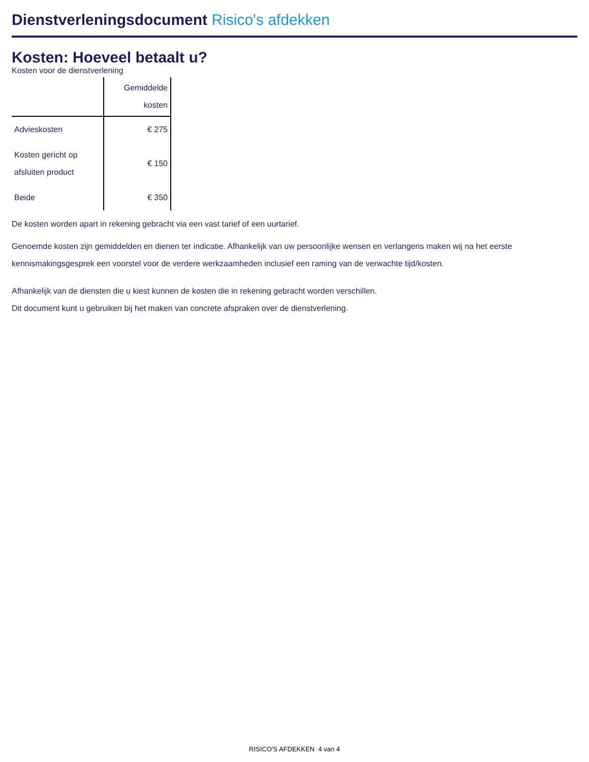Dienstverleningsdocument Risico's afdekken
Kosten: Hoeveel betaalt u?
Kosten voor de dienstverlening
| | Gemiddelde kosten |
| --- | --- |
| Advieskosten | € 275 |
| Kosten gericht op afsluiten product | € 150 |
| Beide | € 350 |
De kosten worden apart in rekening gebracht via een vast tarief of een uurtarief.
Genoemde kosten zijn gemiddelden en dienen ter indicatie. Afhankelijk van uw persoonlijke wensen en verlangens maken wij na het eerste kennismakingsgesprek een voorstel voor de verdere werkzaamheden inclusief een raming van de verwachte tijd/kosten.
Afhankelijk van de diensten die u kiest kunnen de kosten die in rekening gebracht worden verschillen.
Dit document kunt u gebruiken bij het maken van concrete afspraken over de dienstverlening.
RISICO'S AFDEKKEN 4 van 4